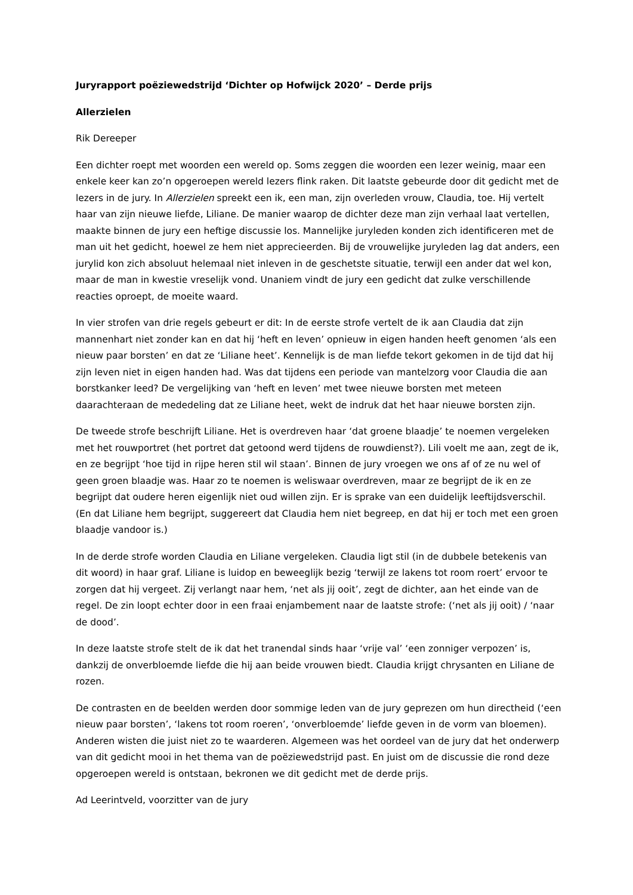Juryrapport poëziewedstrijd ‘Dichter op Hofwijck 2020’ – Derde prijs
Allerzielen
Rik Dereeper
Een dichter roept met woorden een wereld op. Soms zeggen die woorden een lezer weinig, maar een enkele keer kan zo’n opgeroepen wereld lezers flink raken. Dit laatste gebeurde door dit gedicht met de lezers in de jury. In Allerzielen spreekt een ik, een man, zijn overleden vrouw, Claudia, toe. Hij vertelt haar van zijn nieuwe liefde, Liliane. De manier waarop de dichter deze man zijn verhaal laat vertellen, maakte binnen de jury een heftige discussie los. Mannelijke juryleden konden zich identificeren met de man uit het gedicht, hoewel ze hem niet apprecieerden. Bij de vrouwelijke juryleden lag dat anders, een jurylid kon zich absoluut helemaal niet inleven in de geschetste situatie, terwijl een ander dat wel kon, maar de man in kwestie vreselijk vond. Unaniem vindt de jury een gedicht dat zulke verschillende reacties oproept, de moeite waard.
In vier strofen van drie regels gebeurt er dit: In de eerste strofe vertelt de ik aan Claudia dat zijn mannenhart niet zonder kan en dat hij ‘heft en leven’ opnieuw in eigen handen heeft genomen ‘als een nieuw paar borsten’ en dat ze ‘Liliane heet’. Kennelijk is de man liefde tekort gekomen in de tijd dat hij zijn leven niet in eigen handen had. Was dat tijdens een periode van mantelzorg voor Claudia die aan borstkanker leed? De vergelijking van ‘heft en leven’ met twee nieuwe borsten met meteen daarachteraan de mededeling dat ze Liliane heet, wekt de indruk dat het haar nieuwe borsten zijn.
De tweede strofe beschrijft Liliane. Het is overdreven haar ‘dat groene blaadje’ te noemen vergeleken met het rouwportret (het portret dat getoond werd tijdens de rouwdienst?). Lili voelt me aan, zegt de ik, en ze begrijpt ‘hoe tijd in rijpe heren stil wil staan’. Binnen de jury vroegen we ons af of ze nu wel of geen groen blaadje was. Haar zo te noemen is weliswaar overdreven, maar ze begrijpt de ik en ze begrijpt dat oudere heren eigenlijk niet oud willen zijn. Er is sprake van een duidelijk leeftijdsverschil. (En dat Liliane hem begrijpt, suggereert dat Claudia hem niet begreep, en dat hij er toch met een groen blaadje vandoor is.)
In de derde strofe worden Claudia en Liliane vergeleken. Claudia ligt stil (in de dubbele betekenis van dit woord) in haar graf. Liliane is luidop en beweeglijk bezig ‘terwijl ze lakens tot room roert’ ervoor te zorgen dat hij vergeet. Zij verlangt naar hem, ‘net als jij ooit’, zegt de dichter, aan het einde van de regel. De zin loopt echter door in een fraai enjambement naar de laatste strofe: (‘net als jij ooit) / ‘naar de dood’.
In deze laatste strofe stelt de ik dat het tranendal sinds haar ‘vrije val’ ‘een zonniger verpozen’ is, dankzij de onverbloemde liefde die hij aan beide vrouwen biedt. Claudia krijgt chrysanten en Liliane de rozen.
De contrasten en de beelden werden door sommige leden van de jury geprezen om hun directheid (‘een nieuw paar borsten’, ‘lakens tot room roeren’, ‘onverbloemde’ liefde geven in de vorm van bloemen). Anderen wisten die juist niet zo te waarderen. Algemeen was het oordeel van de jury dat het onderwerp van dit gedicht mooi in het thema van de poëziewedstrijd past. En juist om de discussie die rond deze opgeroepen wereld is ontstaan, bekronen we dit gedicht met de derde prijs.
Ad Leerintveld, voorzitter van de jury